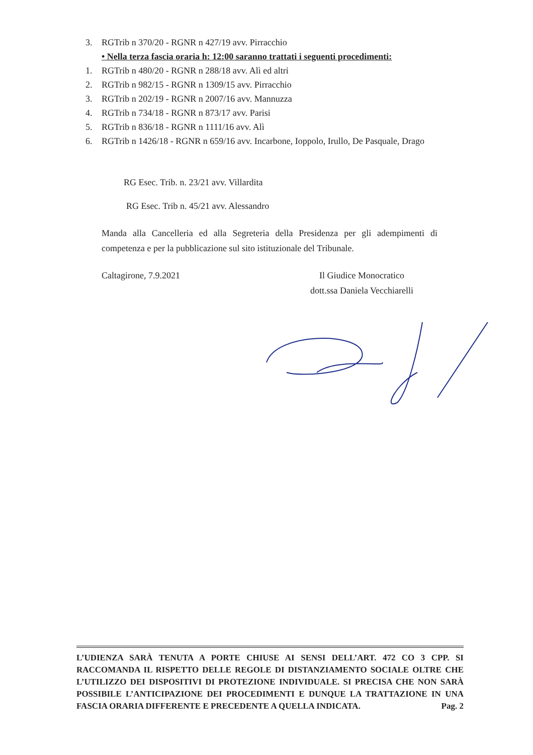3. RGTrib n 370/20 - RGNR n 427/19 avv. Pirracchio
• Nella terza fascia oraria h: 12:00 saranno trattati i seguenti procedimenti:
1. RGTrib n 480/20 - RGNR n 288/18 avv. Alì ed altri
2. RGTrib n 982/15 - RGNR n 1309/15 avv. Pirracchio
3. RGTrib n 202/19 - RGNR n 2007/16 avv. Mannuzza
4. RGTrib n 734/18 - RGNR n 873/17 avv. Parisi
5. RGTrib n 836/18 - RGNR n 1111/16 avv. Alì
6. RGTrib n 1426/18 - RGNR n 659/16 avv. Incarbone, Ioppolo, Irullo, De Pasquale, Drago
RG Esec. Trib. n. 23/21 avv. Villardita
RG Esec. Trib n. 45/21 avv. Alessandro
Manda alla Cancelleria ed alla Segreteria della Presidenza per gli adempimenti di competenza e per la pubblicazione sul sito istituzionale del Tribunale.
Caltagirone, 7.9.2021 Il Giudice Monocratico
dott.ssa Daniela Vecchiarelli
L’UDIENZA SARÀ TENUTA A PORTE CHIUSE AI SENSI DELL’ART. 472 CO 3 CPP. SI RACCOMANDA IL RISPETTO DELLE REGOLE DI DISTANZIAMENTO SOCIALE OLTRE CHE L’UTILIZZO DEI DISPOSITIVI DI PROTEZIONE INDIVIDUALE. SI PRECISA CHE NON SARÀ POSSIBILE L’ANTICIPAZIONE DEI PROCEDIMENTI E DUNQUE LA TRATTAZIONE IN UNA FASCIA ORARIA DIFFERENTE E PRECEDENTE A QUELLA INDICATA. Pag. 2